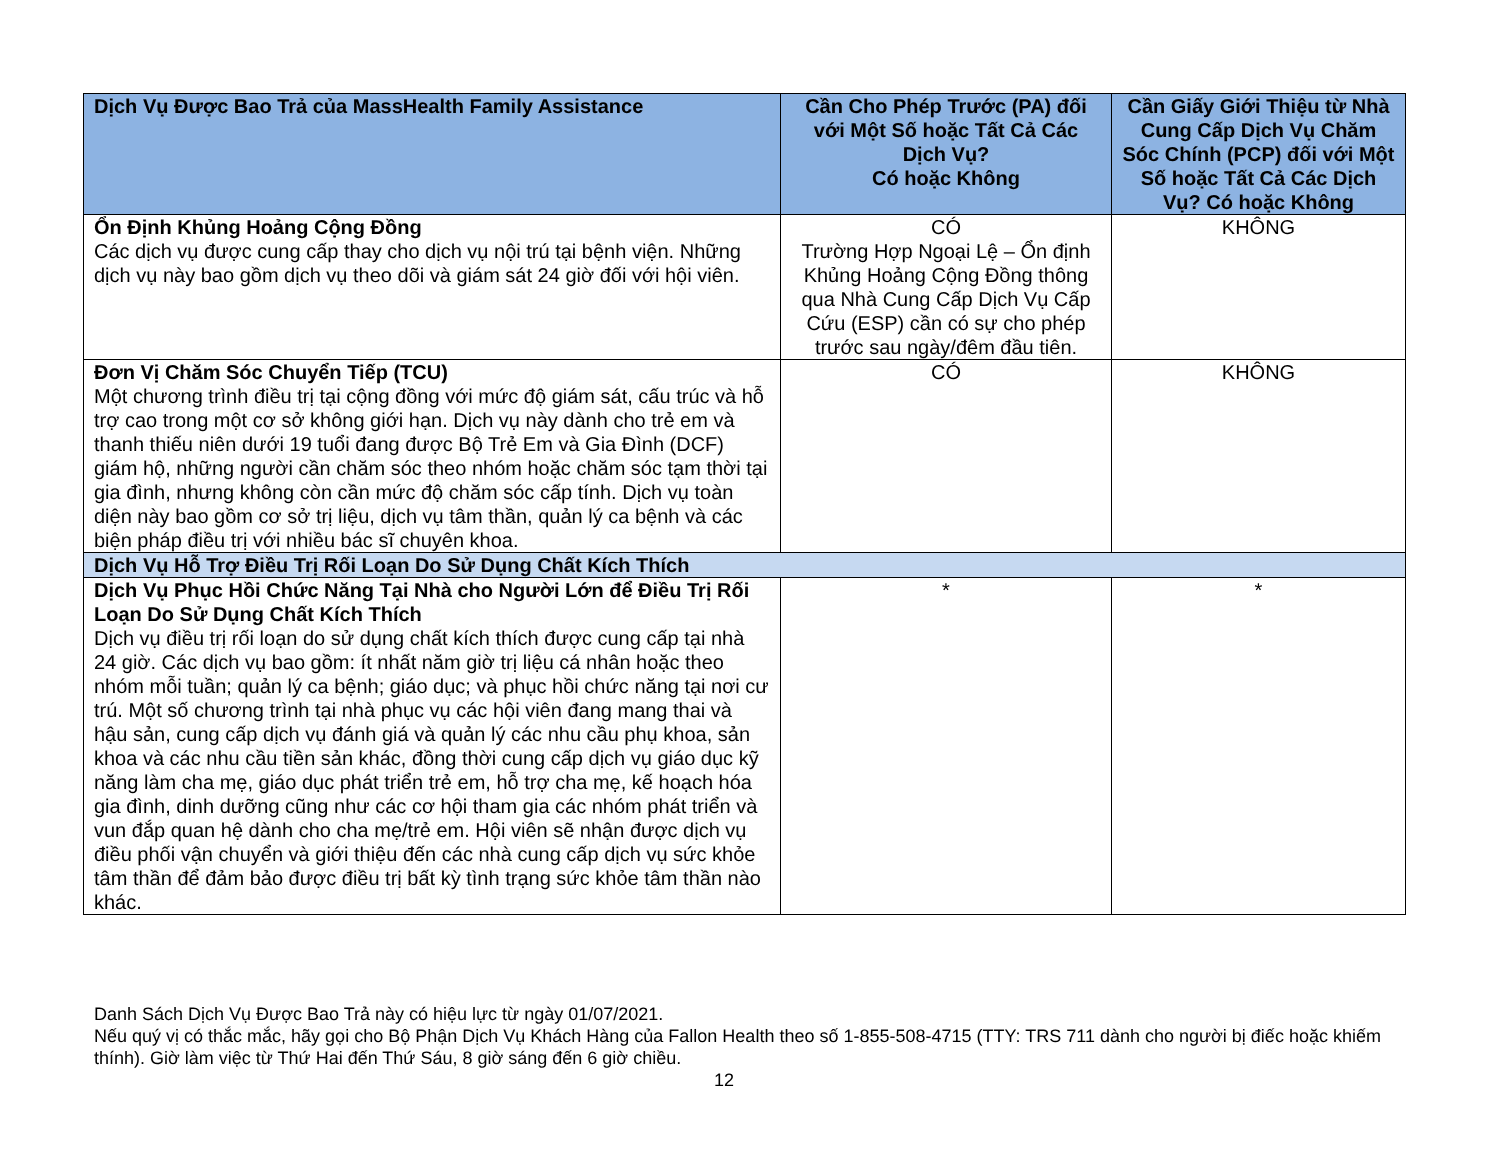| Dịch Vụ Được Bao Trả của MassHealth Family Assistance | Cần Cho Phép Trước (PA) đối với Một Số hoặc Tất Cả Các Dịch Vụ? Có hoặc Không | Cần Giấy Giới Thiệu từ Nhà Cung Cấp Dịch Vụ Chăm Sóc Chính (PCP) đối với Một Số hoặc Tất Cả Các Dịch Vụ? Có hoặc Không |
| --- | --- | --- |
| Ổn Định Khủng Hoảng Cộng Đồng Các dịch vụ được cung cấp thay cho dịch vụ nội trú tại bệnh viện. Những dịch vụ này bao gồm dịch vụ theo dõi và giám sát 24 giờ đối với hội viên. | CÓ Trường Hợp Ngoại Lệ – Ổn định Khủng Hoảng Cộng Đồng thông qua Nhà Cung Cấp Dịch Vụ Cấp Cứu (ESP) cần có sự cho phép trước sau ngày/đêm đầu tiên. | KHÔNG |
| Đơn Vị Chăm Sóc Chuyển Tiếp (TCU) Một chương trình điều trị tại cộng đồng với mức độ giám sát, cấu trúc và hỗ trợ cao trong một cơ sở không giới hạn. Dịch vụ này dành cho trẻ em và thanh thiếu niên dưới 19 tuổi đang được Bộ Trẻ Em và Gia Đình (DCF) giám hộ, những người cần chăm sóc theo nhóm hoặc chăm sóc tạm thời tại gia đình, nhưng không còn cần mức độ chăm sóc cấp tính. Dịch vụ toàn diện này bao gồm cơ sở trị liệu, dịch vụ tâm thần, quản lý ca bệnh và các biện pháp điều trị với nhiều bác sĩ chuyên khoa. | CÓ | KHÔNG |
| Dịch Vụ Hỗ Trợ Điều Trị Rối Loạn Do Sử Dụng Chất Kích Thích | | |
| Dịch Vụ Phục Hồi Chức Năng Tại Nhà cho Người Lớn để Điều Trị Rối Loạn Do Sử Dụng Chất Kích Thích Dịch vụ điều trị rối loạn do sử dụng chất kích thích được cung cấp tại nhà 24 giờ. Các dịch vụ bao gồm: ít nhất năm giờ trị liệu cá nhân hoặc theo nhóm mỗi tuần; quản lý ca bệnh; giáo dục; và phục hồi chức năng tại nơi cư trú. Một số chương trình tại nhà phục vụ các hội viên đang mang thai và hậu sản, cung cấp dịch vụ đánh giá và quản lý các nhu cầu phụ khoa, sản khoa và các nhu cầu tiền sản khác, đồng thời cung cấp dịch vụ giáo dục kỹ năng làm cha mẹ, giáo dục phát triển trẻ em, hỗ trợ cha mẹ, kế hoạch hóa gia đình, dinh dưỡng cũng như các cơ hội tham gia các nhóm phát triển và vun đắp quan hệ dành cho cha mẹ/trẻ em. Hội viên sẽ nhận được dịch vụ điều phối vận chuyển và giới thiệu đến các nhà cung cấp dịch vụ sức khỏe tâm thần để đảm bảo được điều trị bất kỳ tình trạng sức khỏe tâm thần nào khác. | * | * |
Danh Sách Dịch Vụ Được Bao Trả này có hiệu lực từ ngày 01/07/2021.
Nếu quý vị có thắc mắc, hãy gọi cho Bộ Phận Dịch Vụ Khách Hàng của Fallon Health theo số 1-855-508-4715 (TTY: TRS 711 dành cho người bị điếc hoặc khiếm thính). Giờ làm việc từ Thứ Hai đến Thứ Sáu, 8 giờ sáng đến 6 giờ chiều.
12